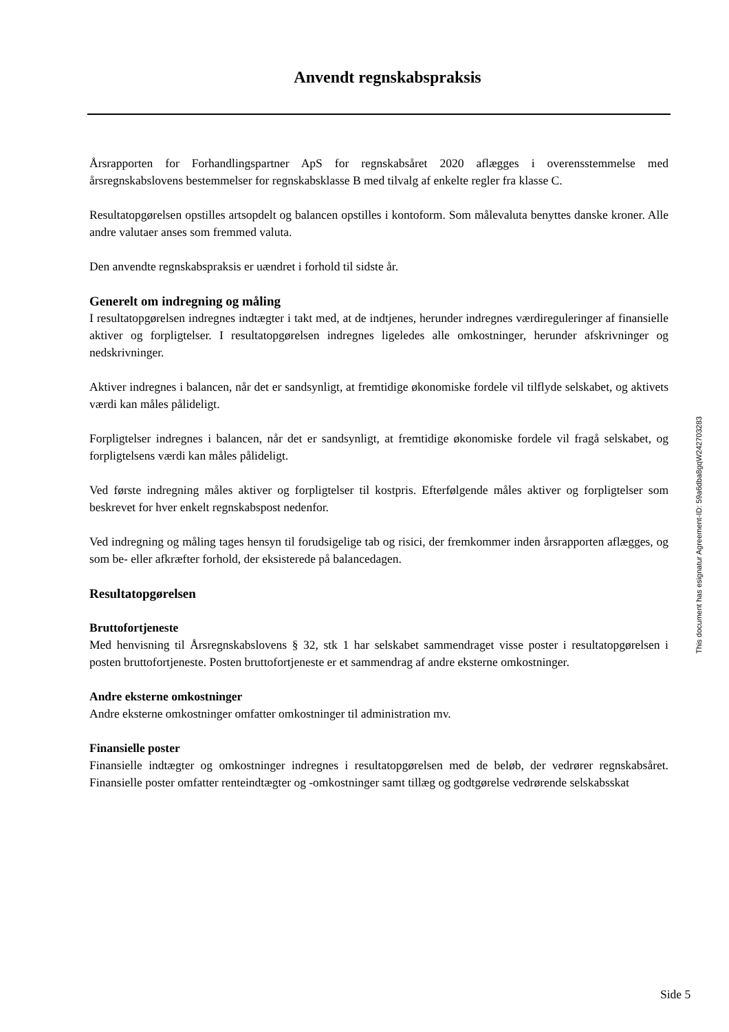Anvendt regnskabspraksis
Årsrapporten for Forhandlingspartner ApS for regnskabsåret 2020 aflægges i overensstemmelse med årsregnskabslovens bestemmelser for regnskabsklasse B med tilvalg af enkelte regler fra klasse C.
Resultatopgørelsen opstilles artsopdelt og balancen opstilles i kontoform. Som målevaluta benyttes danske kroner. Alle andre valutaer anses som fremmed valuta.
Den anvendte regnskabspraksis er uændret i forhold til sidste år.
Generelt om indregning og måling
I resultatopgørelsen indregnes indtægter i takt med, at de indtjenes, herunder indregnes værdireguleringer af finansielle aktiver og forpligtelser. I resultatopgørelsen indregnes ligeledes alle omkostninger, herunder afskrivninger og nedskrivninger.
Aktiver indregnes i balancen, når det er sandsynligt, at fremtidige økonomiske fordele vil tilflyde selskabet, og aktivets værdi kan måles pålideligt.
Forpligtelser indregnes i balancen, når det er sandsynligt, at fremtidige økonomiske fordele vil fragå selskabet, og forpligtelsens værdi kan måles pålideligt.
Ved første indregning måles aktiver og forpligtelser til kostpris. Efterfølgende måles aktiver og forpligtelser som beskrevet for hver enkelt regnskabspost nedenfor.
Ved indregning og måling tages hensyn til forudsigelige tab og risici, der fremkommer inden årsrapporten aflægges, og som be- eller afkræfter forhold, der eksisterede på balancedagen.
Resultatopgørelsen
Bruttofortjeneste
Med henvisning til Årsregnskabslovens § 32, stk 1 har selskabet sammendraget visse poster i resultatopgørelsen i posten bruttofortjeneste. Posten bruttofortjeneste er et sammendrag af andre eksterne omkostninger.
Andre eksterne omkostninger
Andre eksterne omkostninger omfatter omkostninger til administration mv.
Finansielle poster
Finansielle indtægter og omkostninger indregnes i resultatopgørelsen med de beløb, der vedrører regnskabsåret. Finansielle poster omfatter renteindtægter og -omkostninger samt tillæg og godtgørelse vedrørende selskabsskat
This document has esignatur Agreement-ID: 59a6dba8gqW242703283
Side 5